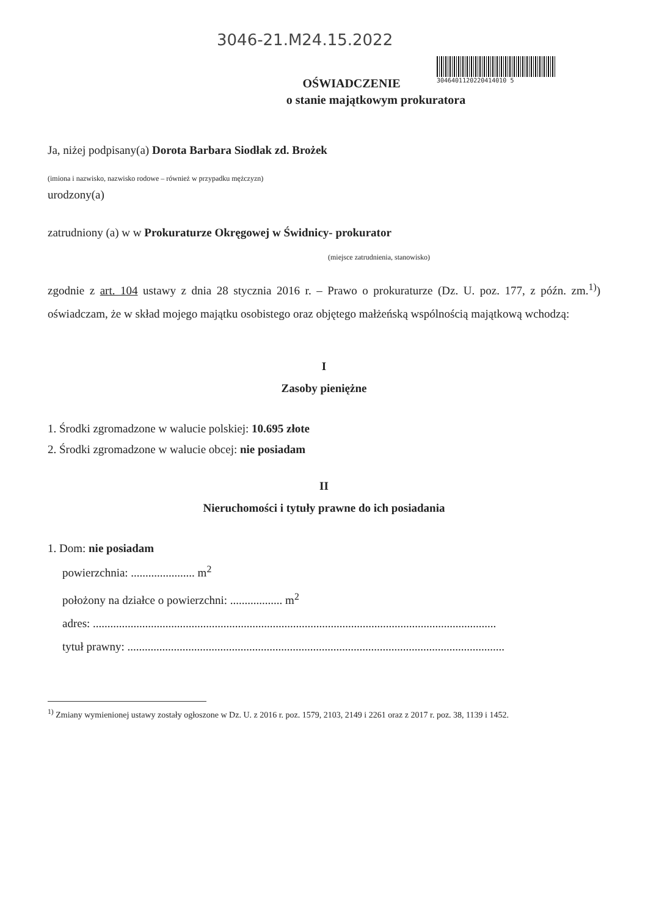3046-21.M24.15.2022
3046401120220414010 5
OŚWIADCZENIE
o stanie majątkowym prokuratora
Ja, niżej podpisany(a) Dorota Barbara Siodłak zd. Brożek
(imiona i nazwisko, nazwisko rodowe – również w przypadku mężczyzn)
urodzony(a)
zatrudniony (a) w w Prokuraturze Okręgowej w Świdnicy- prokurator
(miejsce zatrudnienia, stanowisko)
zgodnie z art. 104 ustawy z dnia 28 stycznia 2016 r. – Prawo o prokuraturze (Dz. U. poz. 177, z późn. zm.<sup>1)</sup>) oświadczam, że w skład mojego majątku osobistego oraz objętego małżeńską wspólnością majątkową wchodzą:
I
Zasoby pieniężne
1. Środki zgromadzone w walucie polskiej: 10.695 złote
2. Środki zgromadzone w walucie obcej: nie posiadam
II
Nieruchomości i tytuły prawne do ich posiadania
1. Dom: nie posiadam
powierzchnia: ...................... m<sup>2</sup>
położony na działce o powierzchni: .................. m<sup>2</sup>
adres: ...........................................................................................................................................
tytuł prawny: ..................................................................................................................................
<sup>1)</sup> Zmiany wymienionej ustawy zostały ogłoszone w Dz. U. z 2016 r. poz. 1579, 2103, 2149 i 2261 oraz z 2017 r. poz. 38, 1139 i 1452.